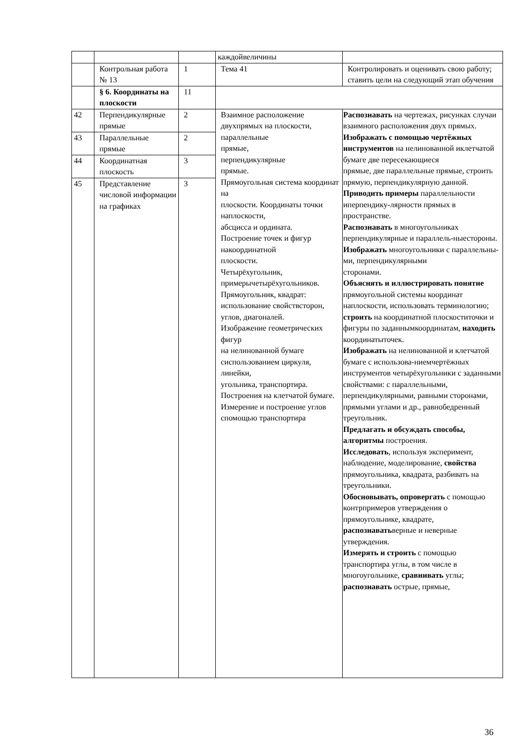| | | | каждойвеличины | |
| | Контрольная работа № 13 | 1 | Тема 41 | Контролировать и оценивать свою работу; ставить цели на следующий этап обучения |
| | § 6. Координаты на плоскости | 11 | | |
| 42 | Перпендикулярные прямые | 2 | Взаимное расположение двухпрямых на плоскости, параллельные прямые, перпендикулярные прямые. Прямоугольная система координат на плоскости. Координаты точки наплоскости, абсцисса и ордината. Построение точек и фигур накоординатной плоскости. Четырёхугольник, примерычетырёхугольников. Прямоугольник, квадрат: использование свойствсторон, углов, диагоналей. Изображение геометрических фигур на нелинованной бумаге сиспользованием циркуля, линейки, угольника, транспортира. Построения на клетчатой бумаге. Измерение и построение углов спомощью транспортира | Распознавать на чертежах, рисунках случаи взаимного расположения двух прямых. Изображать с помощью чертёжных инструментов на нелинованной иклетчатой бумаге две пересекающиеся прямые, две параллельные прямые, строить прямую, перпендикулярную данной. Приводить примеры параллельности иперпендику-лярности прямых в пространстве. Распознавать в многоугольниках перпендикулярные и параллель-ныестороны. Изображать многоугольники с параллельны-ми, перпендикулярными сторонами. Объяснять и иллюстрировать понятие прямоугольной системы координат наплоскости, использовать терминологию; строить на координатной плоскоститочки и фигуры по заданнымкоординатам, находить координатыточек. Изображать на нелинованной и клетчатой бумаге с использова-ниемчертёжных инструментов четырёхугольники с заданными свойствами: с параллельными, перпендикулярными, равными сторонами, прямыми углами и др., равнобедренный треугольник. Предлагать и обсуждать способы, алгоритмы построения. Исследовать , используя эксперимент, наблюдение, моделирование, свойства прямоугольника, квадрата, разбивать на треугольники. Обосновывать, опровергать с помощью контрпримеров утверждения о прямоугольнике, квадрате, распознавать верные и неверные утверждения. Измерять и строить с помощью транспортира углы, в том числе в многоугольнике, сравнивать углы; распознавать острые, прямые, |
| 43 | Параллельные прямые | 2 | | |
| 44 | Координатная плоскость | 3 | | |
| 45 | Представление числовой информации на графиках | 3 | | |
36